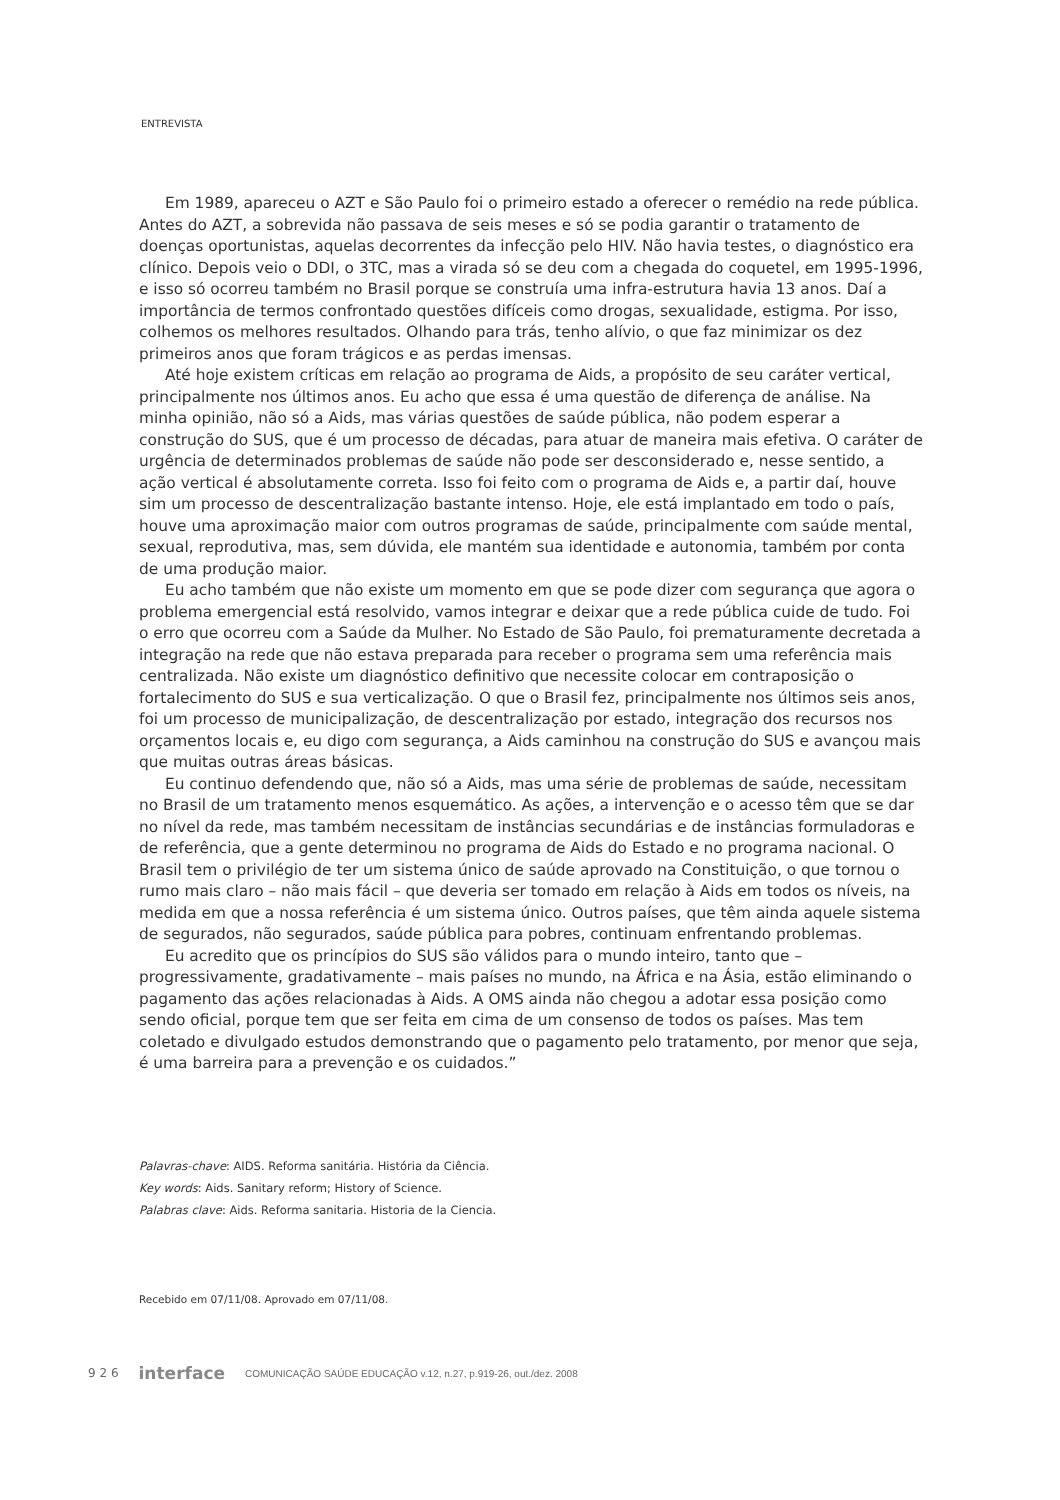ENTREVISTA
Em 1989, apareceu o AZT e São Paulo foi o primeiro estado a oferecer o remédio na rede pública. Antes do AZT, a sobrevida não passava de seis meses e só se podia garantir o tratamento de doenças oportunistas, aquelas decorrentes da infecção pelo HIV. Não havia testes, o diagnóstico era clínico. Depois veio o DDI, o 3TC, mas a virada só se deu com a chegada do coquetel, em 1995-1996, e isso só ocorreu também no Brasil porque se construía uma infra-estrutura havia 13 anos. Daí a importância de termos confrontado questões difíceis como drogas, sexualidade, estigma. Por isso, colhemos os melhores resultados. Olhando para trás, tenho alívio, o que faz minimizar os dez primeiros anos que foram trágicos e as perdas imensas.
Até hoje existem críticas em relação ao programa de Aids, a propósito de seu caráter vertical, principalmente nos últimos anos. Eu acho que essa é uma questão de diferença de análise. Na minha opinião, não só a Aids, mas várias questões de saúde pública, não podem esperar a construção do SUS, que é um processo de décadas, para atuar de maneira mais efetiva. O caráter de urgência de determinados problemas de saúde não pode ser desconsiderado e, nesse sentido, a ação vertical é absolutamente correta. Isso foi feito com o programa de Aids e, a partir daí, houve sim um processo de descentralização bastante intenso. Hoje, ele está implantado em todo o país, houve uma aproximação maior com outros programas de saúde, principalmente com saúde mental, sexual, reprodutiva, mas, sem dúvida, ele mantém sua identidade e autonomia, também por conta de uma produção maior.
Eu acho também que não existe um momento em que se pode dizer com segurança que agora o problema emergencial está resolvido, vamos integrar e deixar que a rede pública cuide de tudo. Foi o erro que ocorreu com a Saúde da Mulher. No Estado de São Paulo, foi prematuramente decretada a integração na rede que não estava preparada para receber o programa sem uma referência mais centralizada. Não existe um diagnóstico definitivo que necessite colocar em contraposição o fortalecimento do SUS e sua verticalização. O que o Brasil fez, principalmente nos últimos seis anos, foi um processo de municipalização, de descentralização por estado, integração dos recursos nos orçamentos locais e, eu digo com segurança, a Aids caminhou na construção do SUS e avançou mais que muitas outras áreas básicas.
Eu continuo defendendo que, não só a Aids, mas uma série de problemas de saúde, necessitam no Brasil de um tratamento menos esquemático. As ações, a intervenção e o acesso têm que se dar no nível da rede, mas também necessitam de instâncias secundárias e de instâncias formuladoras e de referência, que a gente determinou no programa de Aids do Estado e no programa nacional. O Brasil tem o privilégio de ter um sistema único de saúde aprovado na Constituição, o que tornou o rumo mais claro – não mais fácil – que deveria ser tomado em relação à Aids em todos os níveis, na medida em que a nossa referência é um sistema único. Outros países, que têm ainda aquele sistema de segurados, não segurados, saúde pública para pobres, continuam enfrentando problemas.
Eu acredito que os princípios do SUS são válidos para o mundo inteiro, tanto que – progressivamente, gradativamente – mais países no mundo, na África e na Ásia, estão eliminando o pagamento das ações relacionadas à Aids. A OMS ainda não chegou a adotar essa posição como sendo oficial, porque tem que ser feita em cima de um consenso de todos os países. Mas tem coletado e divulgado estudos demonstrando que o pagamento pelo tratamento, por menor que seja, é uma barreira para a prevenção e os cuidados.”
Palavras-chave: AIDS. Reforma sanitária. História da Ciência.
Key words: Aids. Sanitary reform; History of Science.
Palabras clave: Aids. Reforma sanitaria. Historia de la Ciencia.
Recebido em 07/11/08. Aprovado em 07/11/08.
9 2 6 interface COMUNICAÇÃO SAÚDE EDUCAÇÃO v.12, n.27, p.919-26, out./dez. 2008